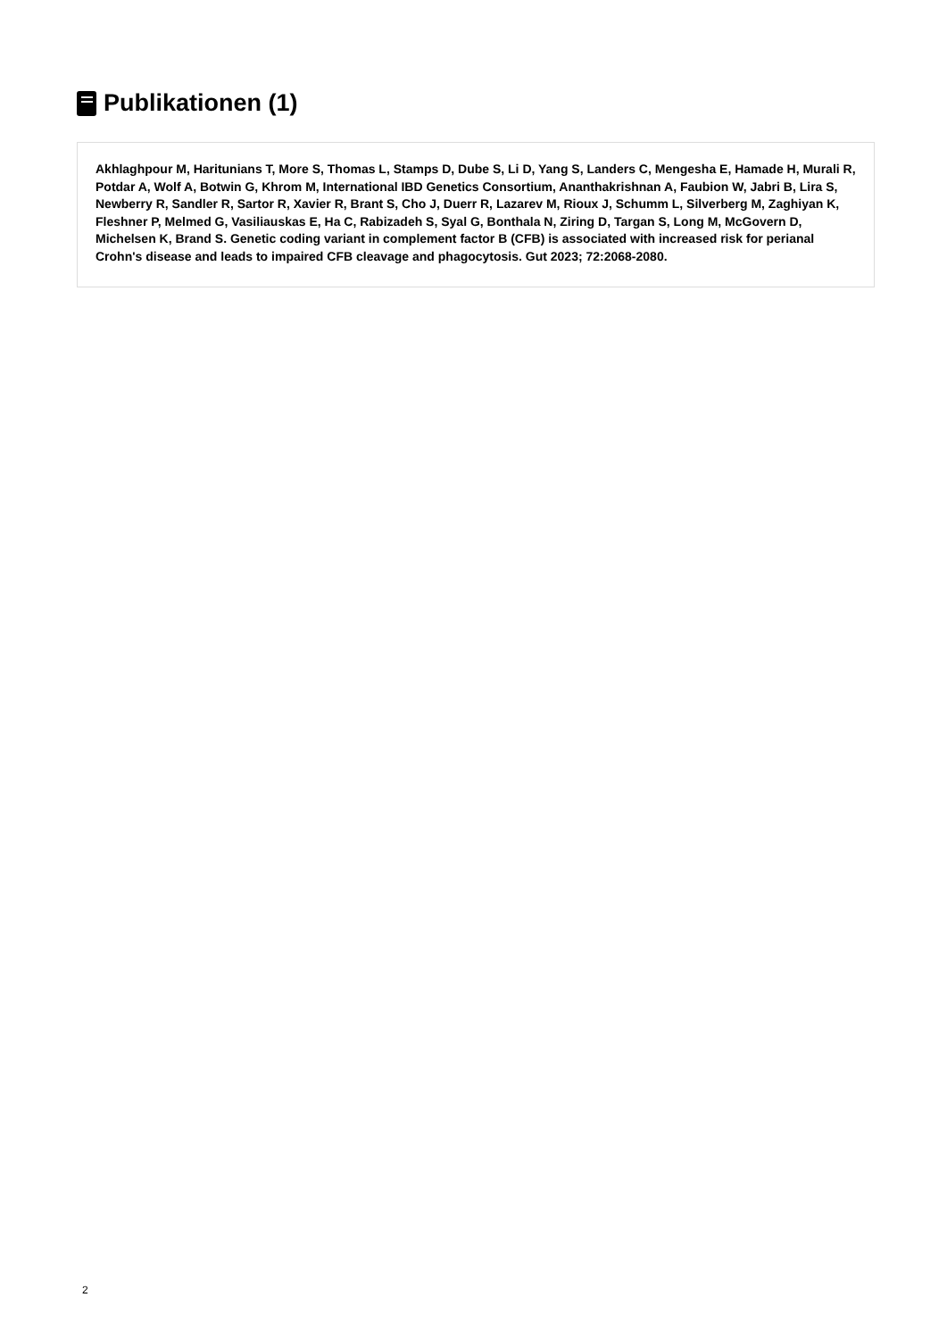Publikationen (1)
Akhlaghpour M, Haritunians T, More S, Thomas L, Stamps D, Dube S, Li D, Yang S, Landers C, Mengesha E, Hamade H, Murali R, Potdar A, Wolf A, Botwin G, Khrom M, International IBD Genetics Consortium, Ananthakrishnan A, Faubion W, Jabri B, Lira S, Newberry R, Sandler R, Sartor R, Xavier R, Brant S, Cho J, Duerr R, Lazarev M, Rioux J, Schumm L, Silverberg M, Zaghiyan K, Fleshner P, Melmed G, Vasiliauskas E, Ha C, Rabizadeh S, Syal G, Bonthala N, Ziring D, Targan S, Long M, McGovern D, Michelsen K, Brand S. Genetic coding variant in complement factor B (CFB) is associated with increased risk for perianal Crohn's disease and leads to impaired CFB cleavage and phagocytosis. Gut 2023; 72:2068-2080.
2